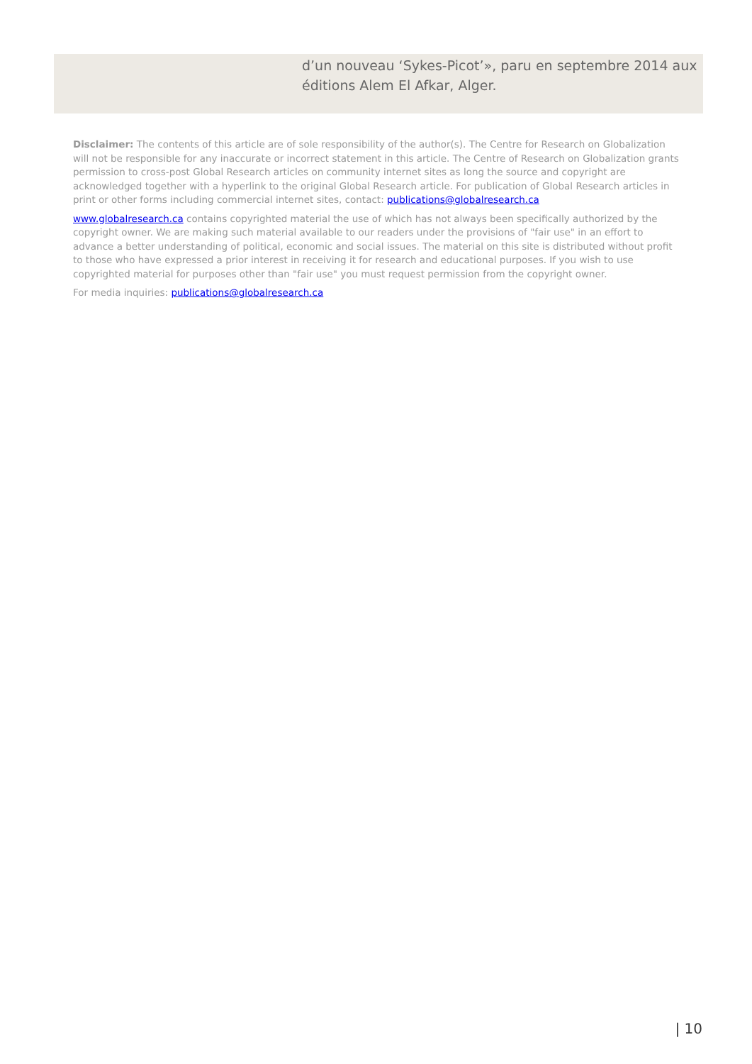d’un nouveau ‘Sykes-Picot’», paru en septembre 2014 aux éditions Alem El Afkar, Alger.
Disclaimer: The contents of this article are of sole responsibility of the author(s). The Centre for Research on Globalization will not be responsible for any inaccurate or incorrect statement in this article. The Centre of Research on Globalization grants permission to cross-post Global Research articles on community internet sites as long the source and copyright are acknowledged together with a hyperlink to the original Global Research article. For publication of Global Research articles in print or other forms including commercial internet sites, contact: publications@globalresearch.ca
www.globalresearch.ca contains copyrighted material the use of which has not always been specifically authorized by the copyright owner. We are making such material available to our readers under the provisions of "fair use" in an effort to advance a better understanding of political, economic and social issues. The material on this site is distributed without profit to those who have expressed a prior interest in receiving it for research and educational purposes. If you wish to use copyrighted material for purposes other than "fair use" you must request permission from the copyright owner.
For media inquiries: publications@globalresearch.ca
| 10